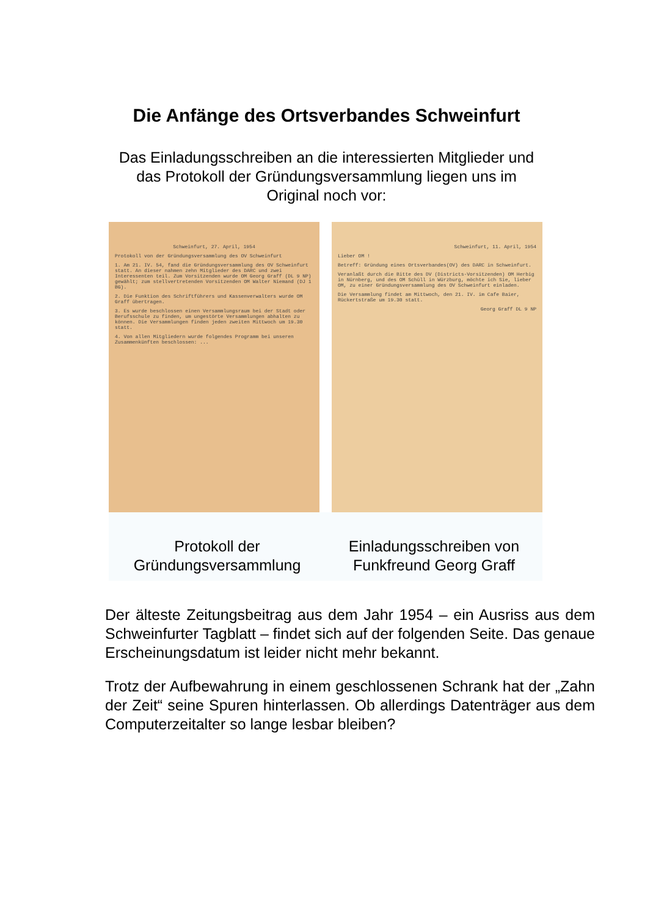Die Anfänge des Ortsverbandes Schweinfurt
Das Einladungsschreiben an die interessierten Mitglieder und das Protokoll der Gründungsversammlung liegen uns im Original noch vor:
Schweinfurt, 27. April, 1954
Protokoll von der Gründungsversammlung des OV Schweinfurt
1. Am 21. IV. 54, fand die Gründungsversammlung des OV Schweinfurt statt. An dieser nahmen zehn Mitglieder des DARC und zwei Interessenten teil. Zum Vorsitzenden wurde OM Georg Graff (DL 9 NP) gewählt; zum stellvertretenden Vorsitzenden OM Walter Niemand (DJ 1 BG).
2. Die Funktion des Schriftführers und Kassenverwalters wurde OM Graff übertragen.
3. Es wurde beschlossen einen Versammlungsraum bei der Stadt oder Berufsschule zu finden, um ungestörte Versammlungen abhalten zu können. Die Versammlungen finden jeden zweiten Mittwoch um 19.30 statt.
4. Von allen Mitgliedern wurde folgendes Programm bei unseren Zusammenkünften beschlossen: ...
Schweinfurt, 11. April, 1954
Lieber OM !
Betreff: Gründung eines Ortsverbandes(OV) des DARC in Schweinfurt.
Veranlaßt durch die Bitte des DV (Districts-Vorsitzenden) OM Herbig in Nürnberg, und des OM Schüll in Würzburg, möchte ich Sie, lieber OM, zu einer Gründungsversammlung des OV Schweinfurt einladen.
Die Versammlung findet am Mittwoch, den 21. IV. im Cafe Baier, Rückertstraße um 19.30 statt.
Georg Graff DL 9 NP
Protokoll der Gründungsversammlung
Einladungsschreiben von Funkfreund Georg Graff
Der älteste Zeitungsbeitrag aus dem Jahr 1954 – ein Ausriss aus dem Schweinfurter Tagblatt – findet sich auf der folgenden Seite. Das genaue Erscheinungsdatum ist leider nicht mehr bekannt.
Trotz der Aufbewahrung in einem geschlossenen Schrank hat der „Zahn der Zeit“ seine Spuren hinterlassen. Ob allerdings Datenträger aus dem Computerzeitalter so lange lesbar bleiben?